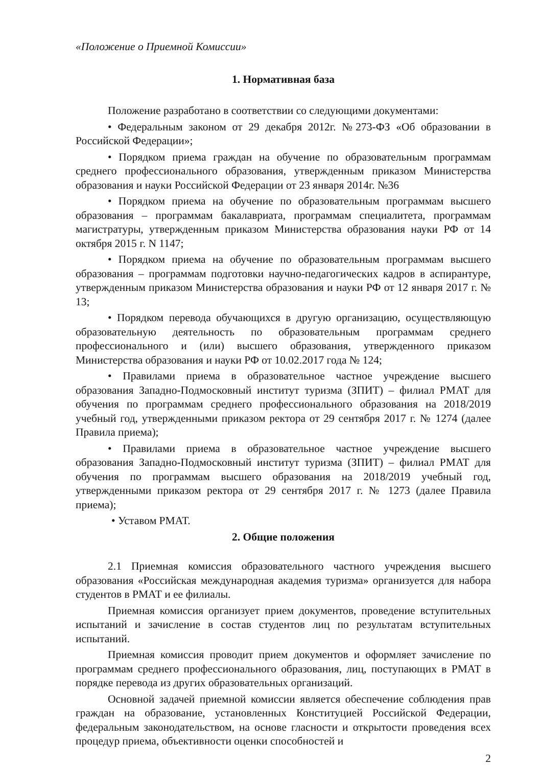«Положение о Приемной Комиссии»
1. Нормативная база
Положение разработано в соответствии со следующими документами:
• Федеральным законом от 29 декабря 2012г. №273-ФЗ «Об образовании в Российской Федерации»;
• Порядком приема граждан на обучение по образовательным программам среднего профессионального образования, утвержденным приказом Министерства образования и науки Российской Федерации от 23 января 2014г. №36
• Порядком приема на обучение по образовательным программам высшего образования – программам бакалавриата, программам специалитета, программам магистратуры, утвержденным приказом Министерства образования науки РФ от 14 октября 2015 г. N 1147;
• Порядком приема на обучение по образовательным программам высшего образования – программам подготовки научно-педагогических кадров в аспирантуре, утвержденным приказом Министерства образования и науки РФ от 12 января 2017 г. № 13;
• Порядком перевода обучающихся в другую организацию, осуществляющую образовательную деятельность по образовательным программам среднего профессионального и (или) высшего образования, утвержденного приказом Министерства образования и науки РФ от 10.02.2017 года № 124;
• Правилами приема в образовательное частное учреждение высшего образования Западно-Подмосковный институт туризма (ЗПИТ) – филиал РМАТ для обучения по программам среднего профессионального образования на 2018/2019 учебный год, утвержденными приказом ректора от 29 сентября 2017 г. № 1274 (далее Правила приема);
• Правилами приема в образовательное частное учреждение высшего образования Западно-Подмосковный институт туризма (ЗПИТ) – филиал РМАТ для обучения по программам высшего образования на 2018/2019 учебный год, утвержденными приказом ректора от 29 сентября 2017 г. № 1273 (далее Правила приема);
• Уставом РМАТ.
2. Общие положения
2.1 Приемная комиссия образовательного частного учреждения высшего образования «Российская международная академия туризма» организуется для набора студентов в РМАТ и ее филиалы.
Приемная комиссия организует прием документов, проведение вступительных испытаний и зачисление в состав студентов лиц по результатам вступительных испытаний.
Приемная комиссия проводит прием документов и оформляет зачисление по программам среднего профессионального образования, лиц, поступающих в РМАТ в порядке перевода из других образовательных организаций.
Основной задачей приемной комиссии является обеспечение соблюдения прав граждан на образование, установленных Конституцией Российской Федерации, федеральным законодательством, на основе гласности и открытости проведения всех процедур приема, объективности оценки способностей и
2